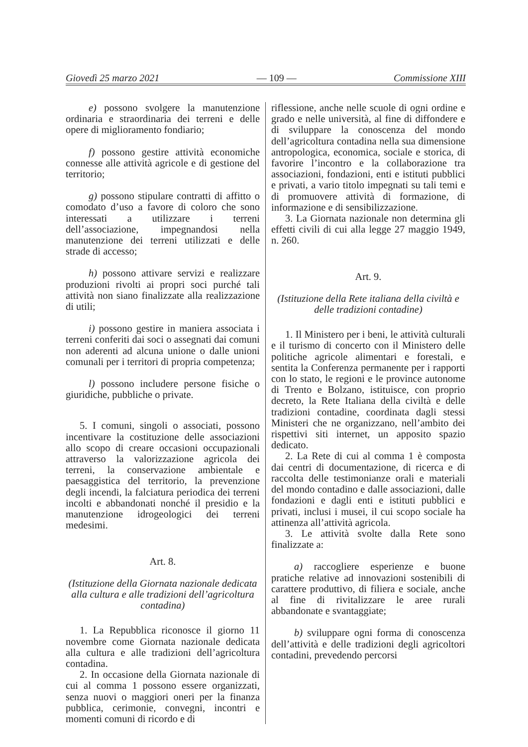Giovedì 25 marzo 2021 — 109 — Commissione XIII
e) possono svolgere la manutenzione ordinaria e straordinaria dei terreni e delle opere di miglioramento fondiario;
f) possono gestire attività economiche connesse alle attività agricole e di gestione del territorio;
g) possono stipulare contratti di affitto o comodato d’uso a favore di coloro che sono interessati a utilizzare i terreni dell’associazione, impegnandosi nella manutenzione dei terreni utilizzati e delle strade di accesso;
h) possono attivare servizi e realizzare produzioni rivolti ai propri soci purché tali attività non siano finalizzate alla realizzazione di utili;
i) possono gestire in maniera associata i terreni conferiti dai soci o assegnati dai comuni non aderenti ad alcuna unione o dalle unioni comunali per i territori di propria competenza;
l) possono includere persone fisiche o giuridiche, pubbliche o private.
5. I comuni, singoli o associati, possono incentivare la costituzione delle associazioni allo scopo di creare occasioni occupazionali attraverso la valorizzazione agricola dei terreni, la conservazione ambientale e paesaggistica del territorio, la prevenzione degli incendi, la falciatura periodica dei terreni incolti e abbandonati nonché il presidio e la manutenzione idrogeologici dei terreni medesimi.
Art. 8.
(Istituzione della Giornata nazionale dedicata alla cultura e alle tradizioni dell’agricoltura contadina)
1. La Repubblica riconosce il giorno 11 novembre come Giornata nazionale dedicata alla cultura e alle tradizioni dell’agricoltura contadina.
2. In occasione della Giornata nazionale di cui al comma 1 possono essere organizzati, senza nuovi o maggiori oneri per la finanza pubblica, cerimonie, convegni, incontri e momenti comuni di ricordo e di
riflessione, anche nelle scuole di ogni ordine e grado e nelle università, al fine di diffondere e di sviluppare la conoscenza del mondo dell’agricoltura contadina nella sua dimensione antropologica, economica, sociale e storica, di favorire l’incontro e la collaborazione tra associazioni, fondazioni, enti e istituti pubblici e privati, a vario titolo impegnati su tali temi e di promuovere attività di formazione, di informazione e di sensibilizzazione.
3. La Giornata nazionale non determina gli effetti civili di cui alla legge 27 maggio 1949, n. 260.
Art. 9.
(Istituzione della Rete italiana della civiltà e delle tradizioni contadine)
1. Il Ministero per i beni, le attività culturali e il turismo di concerto con il Ministero delle politiche agricole alimentari e forestali, e sentita la Conferenza permanente per i rapporti con lo stato, le regioni e le province autonome di Trento e Bolzano, istituisce, con proprio decreto, la Rete Italiana della civiltà e delle tradizioni contadine, coordinata dagli stessi Ministeri che ne organizzano, nell’ambito dei rispettivi siti internet, un apposito spazio dedicato.
2. La Rete di cui al comma 1 è composta dai centri di documentazione, di ricerca e di raccolta delle testimonianze orali e materiali del mondo contadino e dalle associazioni, dalle fondazioni e dagli enti e istituti pubblici e privati, inclusi i musei, il cui scopo sociale ha attinenza all’attività agricola.
3. Le attività svolte dalla Rete sono finalizzate a:
a) raccogliere esperienze e buone pratiche relative ad innovazioni sostenibili di carattere produttivo, di filiera e sociale, anche al fine di rivitalizzare le aree rurali abbandonate e svantaggiate;
b) sviluppare ogni forma di conoscenza dell’attività e delle tradizioni degli agricoltori contadini, prevedendo percorsi